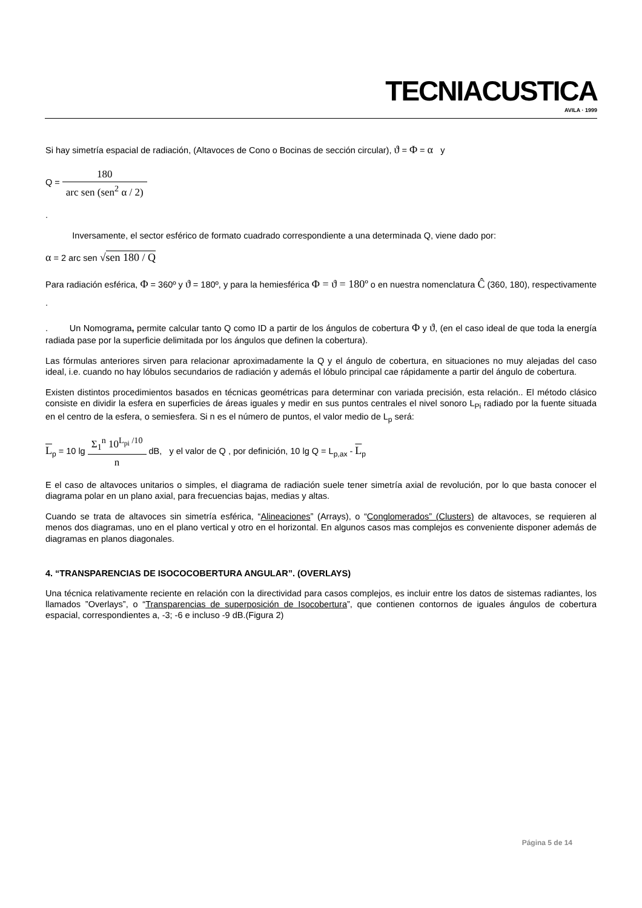TECNIACUSTICA
AVILA · 1999
Si hay simetría espacial de radiación, (Altavoces de Cono o Bocinas de sección circular), ϑ = Φ = α y
Q = 180 arc sen (sen<sup>2</sup> α / 2)
.
Inversamente, el sector esférico de formato cuadrado correspondiente a una determinada Q, viene dado por:
α = 2 arc sen √sen 180 / Q
Para radiación esférica, Φ = 360º y ϑ = 180º, y para la hemiesférica Φ = ϑ = 180º o en nuestra nomenclatura Ĉ (360, 180), respectivamente .
. Un Nomograma, permite calcular tanto Q como ID a partir de los ángulos de cobertura Φ y ϑ, (en el caso ideal de que toda la energía radiada pase por la superficie delimitada por los ángulos que definen la cobertura).
Las fórmulas anteriores sirven para relacionar aproximadamente la Q y el ángulo de cobertura, en situaciones no muy alejadas del caso ideal, i.e. cuando no hay lóbulos secundarios de radiación y además el lóbulo principal cae rápidamente a partir del ángulo de cobertura.
Existen distintos procedimientos basados en técnicas geométricas para determinar con variada precisión, esta relación.. El método clásico consiste en dividir la esfera en superficies de áreas iguales y medir en sus puntos centrales el nivel sonoro L<sub>Pi</sub> radiado por la fuente situada en el centro de la esfera, o semiesfera. Si n es el número de puntos, el valor medio de L<sub>p</sub> será:
L<sub>p</sub> = 10 lg Σ<sub>1</sub><sup>n</sup> 10<sup>L<sub>pi</sub> /10</sup> n dB, y el valor de Q , por definición, 10 lg Q = L<sub>p,ax</sub> - L<sub>p</sub>
E el caso de altavoces unitarios o simples, el diagrama de radiación suele tener simetría axial de revolución, por lo que basta conocer el diagrama polar en un plano axial, para frecuencias bajas, medias y altas.
Cuando se trata de altavoces sin simetría esférica, “Alineaciones” (Arrays), o “Conglomerados” (Clusters) de altavoces, se requieren al menos dos diagramas, uno en el plano vertical y otro en el horizontal. En algunos casos mas complejos es conveniente disponer además de diagramas en planos diagonales.
4. “TRANSPARENCIAS DE ISOCOCOBERTURA ANGULAR”. (OVERLAYS)
Una técnica relativamente reciente en relación con la directividad para casos complejos, es incluir entre los datos de sistemas radiantes, los llamados ”Overlays”, o “Transparencias de superposición de Isocobertura”, que contienen contornos de iguales ángulos de cobertura espacial, correspondientes a, -3; -6 e incluso -9 dB.(Figura 2)
Página 5 de 14